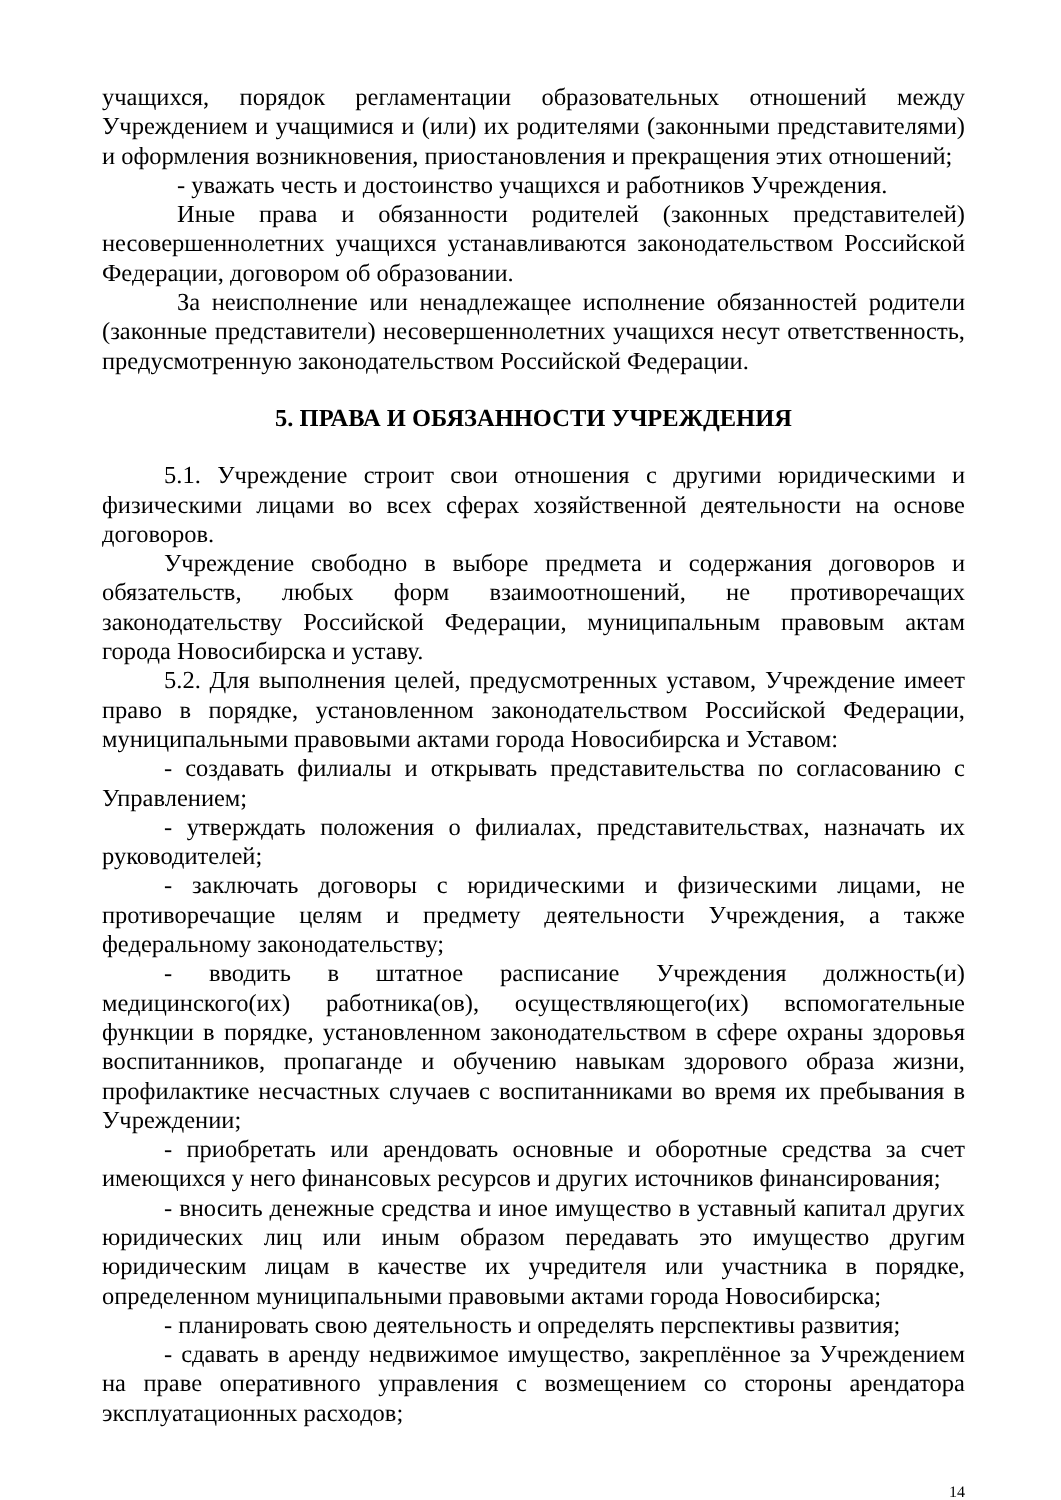учащихся, порядок регламентации образовательных отношений между Учреждением и учащимися и (или) их родителями (законными представителями) и оформления возникновения, приостановления и прекращения этих отношений;
- уважать честь и достоинство учащихся и работников Учреждения.
Иные права и обязанности родителей (законных представителей) несовершеннолетних учащихся устанавливаются законодательством Российской Федерации, договором об образовании.
За неисполнение или ненадлежащее исполнение обязанностей родители (законные представители) несовершеннолетних учащихся несут ответственность, предусмотренную законодательством Российской Федерации.
5. ПРАВА И ОБЯЗАННОСТИ УЧРЕЖДЕНИЯ
5.1. Учреждение строит свои отношения с другими юридическими и физическими лицами во всех сферах хозяйственной деятельности на основе договоров.
Учреждение свободно в выборе предмета и содержания договоров и обязательств, любых форм взаимоотношений, не противоречащих законодательству Российской Федерации, муниципальным правовым актам города Новосибирска и уставу.
5.2. Для выполнения целей, предусмотренных уставом, Учреждение имеет право в порядке, установленном законодательством Российской Федерации, муниципальными правовыми актами города Новосибирска и Уставом:
- создавать филиалы и открывать представительства по согласованию с Управлением;
- утверждать положения о филиалах, представительствах, назначать их руководителей;
- заключать договоры с юридическими и физическими лицами, не противоречащие целям и предмету деятельности Учреждения, а также федеральному законодательству;
- вводить в штатное расписание Учреждения должность(и) медицинского(их) работника(ов), осуществляющего(их) вспомогательные функции в порядке, установленном законодательством в сфере охраны здоровья воспитанников, пропаганде и обучению навыкам здорового образа жизни, профилактике несчастных случаев с воспитанниками во время их пребывания в Учреждении;
- приобретать или арендовать основные и оборотные средства за счет имеющихся у него финансовых ресурсов и других источников финансирования;
- вносить денежные средства и иное имущество в уставный капитал других юридических лиц или иным образом передавать это имущество другим юридическим лицам в качестве их учредителя или участника в порядке, определенном муниципальными правовыми актами города Новосибирска;
- планировать свою деятельность и определять перспективы развития;
- сдавать в аренду недвижимое имущество, закреплённое за Учреждением на праве оперативного управления с возмещением со стороны арендатора эксплуатационных расходов;
14